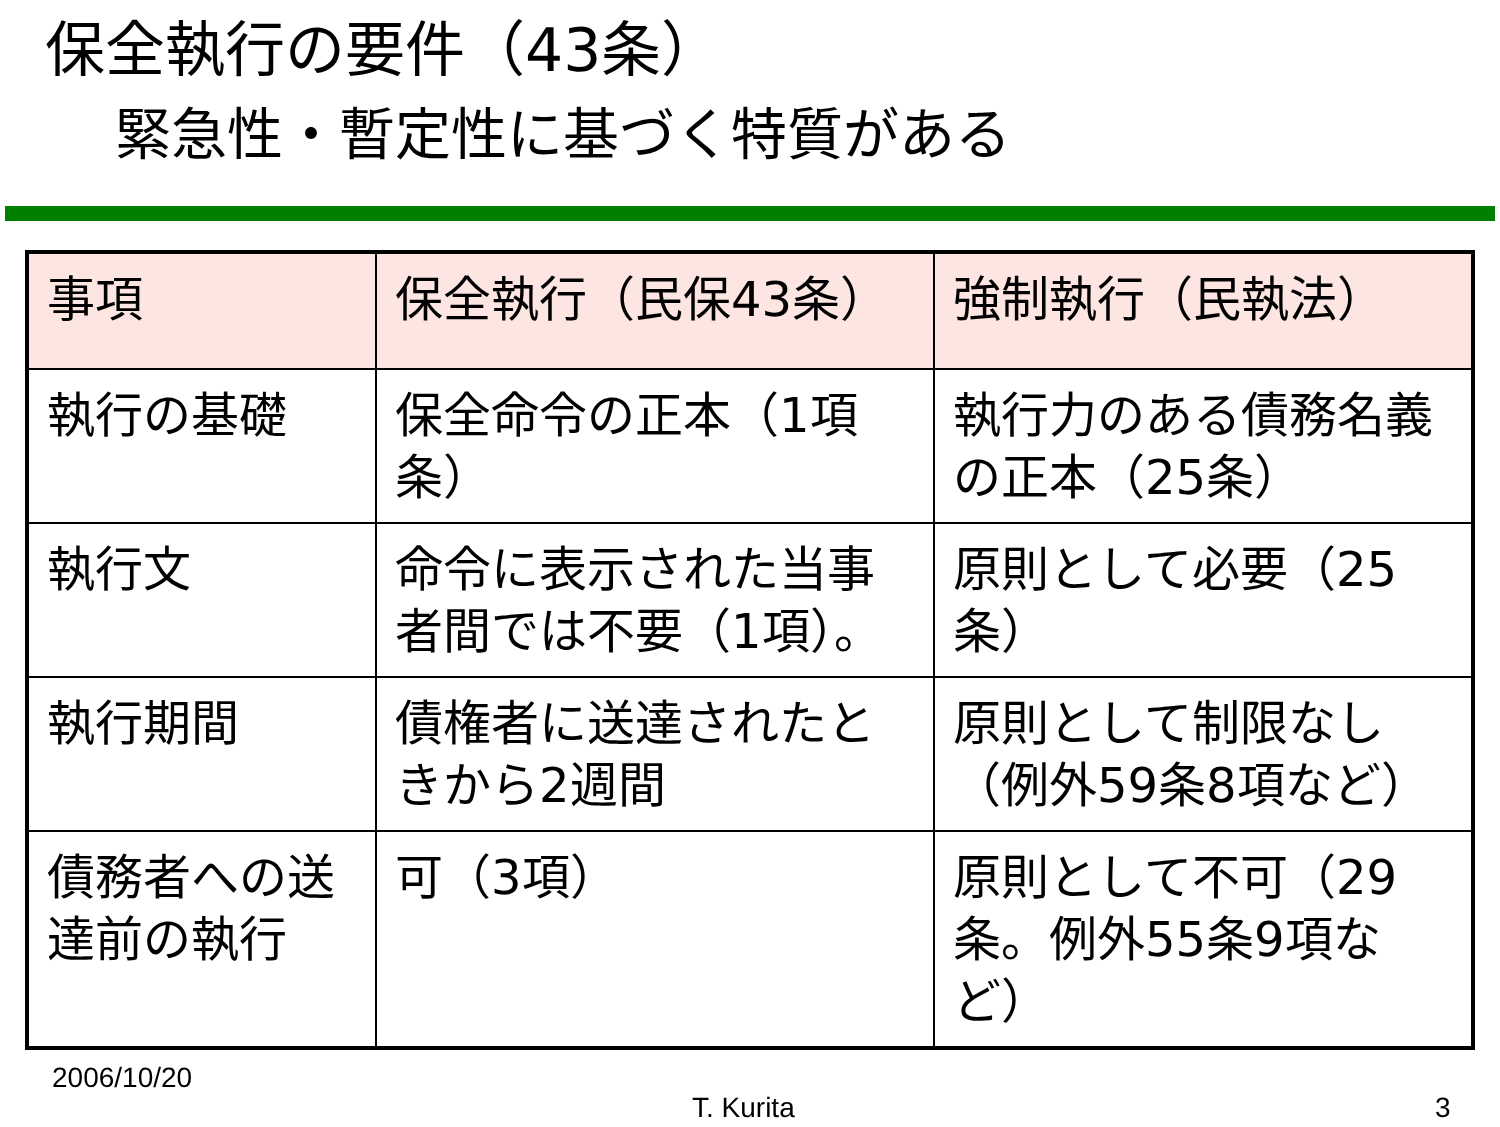保全執行の要件（43条）
緊急性・暫定性に基づく特質がある
| 事項 | 保全執行（民保43条） | 強制執行（民執法） |
| --- | --- | --- |
| 執行の基礎 | 保全命令の正本（1項条） | 執行力のある債務名義の正本（25条） |
| 執行文 | 命令に表示された当事者間では不要（1項）。 | 原則として必要（25条） |
| 執行期間 | 債権者に送達されたときから2週間 | 原則として制限なし（例外59条8項など） |
| 債務者への送達前の執行 | 可（3項） | 原則として不可（29条。例外55条9項など） |
2006/10/20
T. Kurita 3